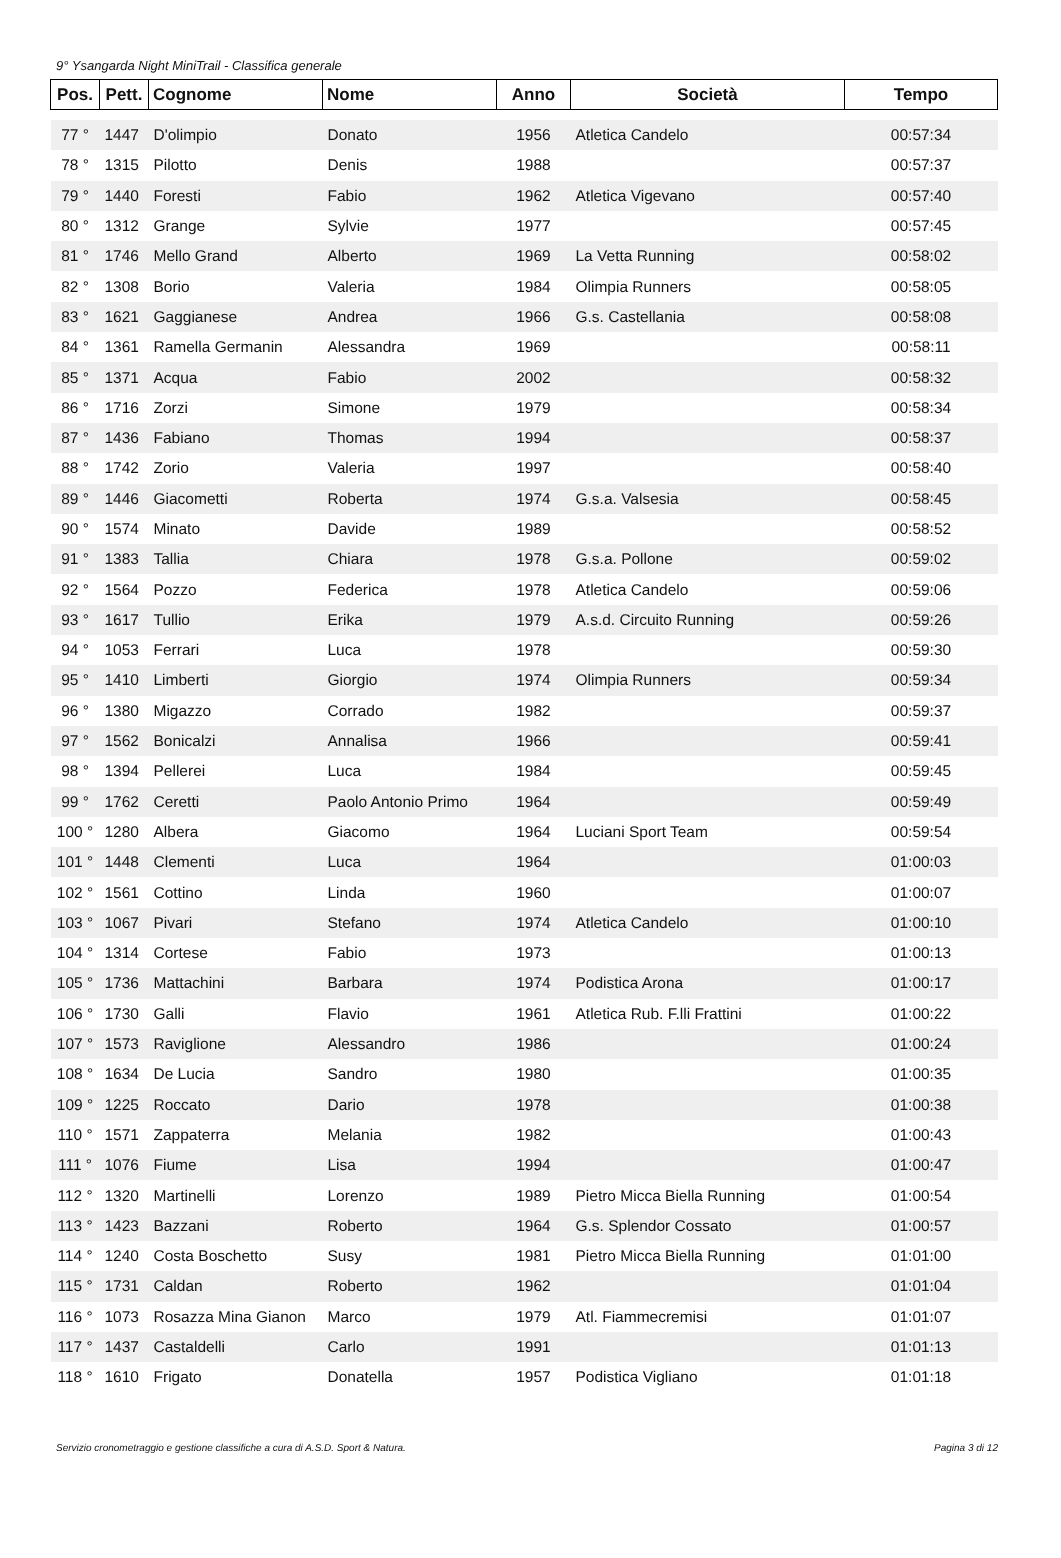9° Ysangarda Night MiniTrail - Classifica generale
| Pos. | Pett. | Cognome | Nome | Anno | Società | Tempo |
| --- | --- | --- | --- | --- | --- | --- |
| 77 ° | 1447 | D'olimpio | Donato | 1956 | Atletica Candelo | 00:57:34 |
| 78 ° | 1315 | Pilotto | Denis | 1988 | | 00:57:37 |
| 79 ° | 1440 | Foresti | Fabio | 1962 | Atletica Vigevano | 00:57:40 |
| 80 ° | 1312 | Grange | Sylvie | 1977 | | 00:57:45 |
| 81 ° | 1746 | Mello Grand | Alberto | 1969 | La Vetta Running | 00:58:02 |
| 82 ° | 1308 | Borio | Valeria | 1984 | Olimpia Runners | 00:58:05 |
| 83 ° | 1621 | Gaggianese | Andrea | 1966 | G.s. Castellania | 00:58:08 |
| 84 ° | 1361 | Ramella Germanin | Alessandra | 1969 | | 00:58:11 |
| 85 ° | 1371 | Acqua | Fabio | 2002 | | 00:58:32 |
| 86 ° | 1716 | Zorzi | Simone | 1979 | | 00:58:34 |
| 87 ° | 1436 | Fabiano | Thomas | 1994 | | 00:58:37 |
| 88 ° | 1742 | Zorio | Valeria | 1997 | | 00:58:40 |
| 89 ° | 1446 | Giacometti | Roberta | 1974 | G.s.a. Valsesia | 00:58:45 |
| 90 ° | 1574 | Minato | Davide | 1989 | | 00:58:52 |
| 91 ° | 1383 | Tallia | Chiara | 1978 | G.s.a. Pollone | 00:59:02 |
| 92 ° | 1564 | Pozzo | Federica | 1978 | Atletica Candelo | 00:59:06 |
| 93 ° | 1617 | Tullio | Erika | 1979 | A.s.d. Circuito Running | 00:59:26 |
| 94 ° | 1053 | Ferrari | Luca | 1978 | | 00:59:30 |
| 95 ° | 1410 | Limberti | Giorgio | 1974 | Olimpia Runners | 00:59:34 |
| 96 ° | 1380 | Migazzo | Corrado | 1982 | | 00:59:37 |
| 97 ° | 1562 | Bonicalzi | Annalisa | 1966 | | 00:59:41 |
| 98 ° | 1394 | Pellerei | Luca | 1984 | | 00:59:45 |
| 99 ° | 1762 | Ceretti | Paolo Antonio Primo | 1964 | | 00:59:49 |
| 100 ° | 1280 | Albera | Giacomo | 1964 | Luciani Sport Team | 00:59:54 |
| 101 ° | 1448 | Clementi | Luca | 1964 | | 01:00:03 |
| 102 ° | 1561 | Cottino | Linda | 1960 | | 01:00:07 |
| 103 ° | 1067 | Pivari | Stefano | 1974 | Atletica Candelo | 01:00:10 |
| 104 ° | 1314 | Cortese | Fabio | 1973 | | 01:00:13 |
| 105 ° | 1736 | Mattachini | Barbara | 1974 | Podistica Arona | 01:00:17 |
| 106 ° | 1730 | Galli | Flavio | 1961 | Atletica Rub. F.lli Frattini | 01:00:22 |
| 107 ° | 1573 | Raviglione | Alessandro | 1986 | | 01:00:24 |
| 108 ° | 1634 | De Lucia | Sandro | 1980 | | 01:00:35 |
| 109 ° | 1225 | Roccato | Dario | 1978 | | 01:00:38 |
| 110 ° | 1571 | Zappaterra | Melania | 1982 | | 01:00:43 |
| 111 ° | 1076 | Fiume | Lisa | 1994 | | 01:00:47 |
| 112 ° | 1320 | Martinelli | Lorenzo | 1989 | Pietro Micca Biella Running | 01:00:54 |
| 113 ° | 1423 | Bazzani | Roberto | 1964 | G.s. Splendor Cossato | 01:00:57 |
| 114 ° | 1240 | Costa Boschetto | Susy | 1981 | Pietro Micca Biella Running | 01:01:00 |
| 115 ° | 1731 | Caldan | Roberto | 1962 | | 01:01:04 |
| 116 ° | 1073 | Rosazza Mina Gianon | Marco | 1979 | Atl. Fiammecremisi | 01:01:07 |
| 117 ° | 1437 | Castaldelli | Carlo | 1991 | | 01:01:13 |
| 118 ° | 1610 | Frigato | Donatella | 1957 | Podistica Vigliano | 01:01:18 |
Servizio cronometraggio e gestione classifiche a cura di A.S.D. Sport & Natura. Pagina 3 di 12